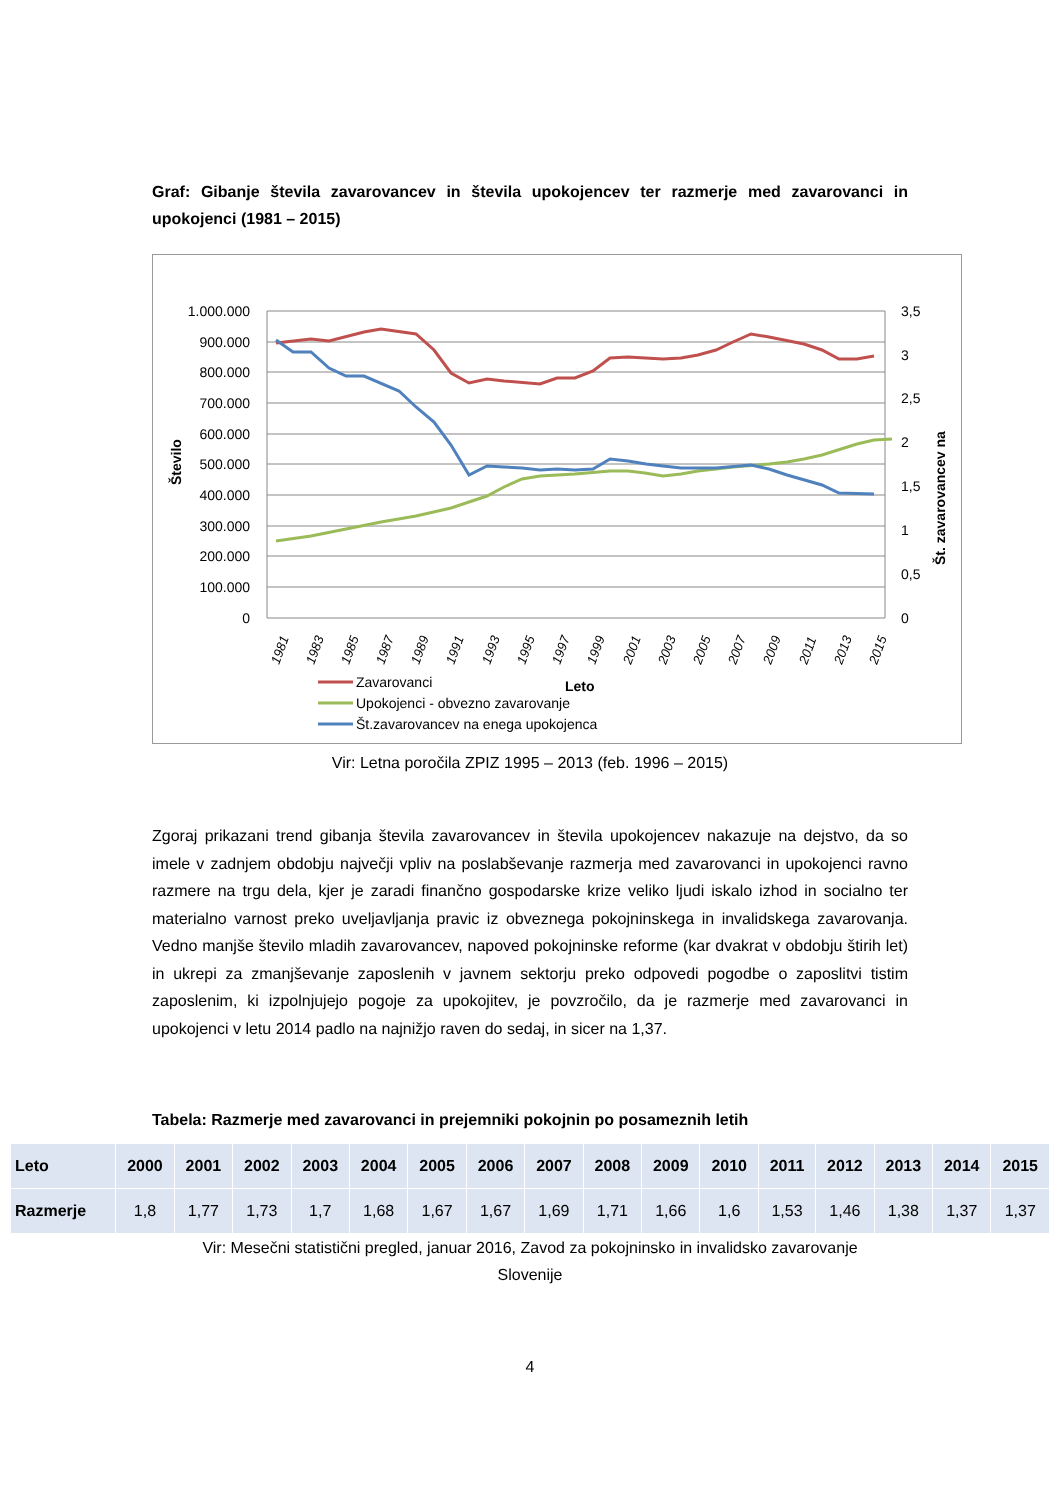Graf: Gibanje števila zavarovancev in števila upokojencev ter razmerje med zavarovanci in upokojenci (1981 – 2015)
1.000.000
900.000
800.000
700.000
600.000
500.000
400.000
300.000
200.000
100.000
0
3,5
3
2,5
2
1,5
1
0,5
0
Število
Št. zavarovancev na
1981
1983
1985
1987
1989
1991
1993
1995
1997
1999
2001
2003
2005
2007
2009
2011
2013
2015
Zavarovanci
Leto
Upokojenci - obvezno zavarovanje
Št.zavarovancev na enega upokojenca
Vir: Letna poročila ZPIZ 1995 – 2013 (feb. 1996 – 2015)
Zgoraj prikazani trend gibanja števila zavarovancev in števila upokojencev nakazuje na dejstvo, da so imele v zadnjem obdobju največji vpliv na poslabševanje razmerja med zavarovanci in upokojenci ravno razmere na trgu dela, kjer je zaradi finančno gospodarske krize veliko ljudi iskalo izhod in socialno ter materialno varnost preko uveljavljanja pravic iz obveznega pokojninskega in invalidskega zavarovanja. Vedno manjše število mladih zavarovancev, napoved pokojninske reforme (kar dvakrat v obdobju štirih let) in ukrepi za zmanjševanje zaposlenih v javnem sektorju preko odpovedi pogodbe o zaposlitvi tistim zaposlenim, ki izpolnjujejo pogoje za upokojitev, je povzročilo, da je razmerje med zavarovanci in upokojenci v letu 2014 padlo na najnižjo raven do sedaj, in sicer na 1,37.
Tabela: Razmerje med zavarovanci in prejemniki pokojnin po posameznih letih
| Leto | 2000 | 2001 | 2002 | 2003 | 2004 | 2005 | 2006 | 2007 | 2008 | 2009 | 2010 | 2011 | 2012 | 2013 | 2014 | 2015 |
| --- | --- | --- | --- | --- | --- | --- | --- | --- | --- | --- | --- | --- | --- | --- | --- | --- |
| Razmerje | 1,8 | 1,77 | 1,73 | 1,7 | 1,68 | 1,67 | 1,67 | 1,69 | 1,71 | 1,66 | 1,6 | 1,53 | 1,46 | 1,38 | 1,37 | 1,37 |
Vir: Mesečni statistični pregled, januar 2016, Zavod za pokojninsko in invalidsko zavarovanje
Slovenije
4